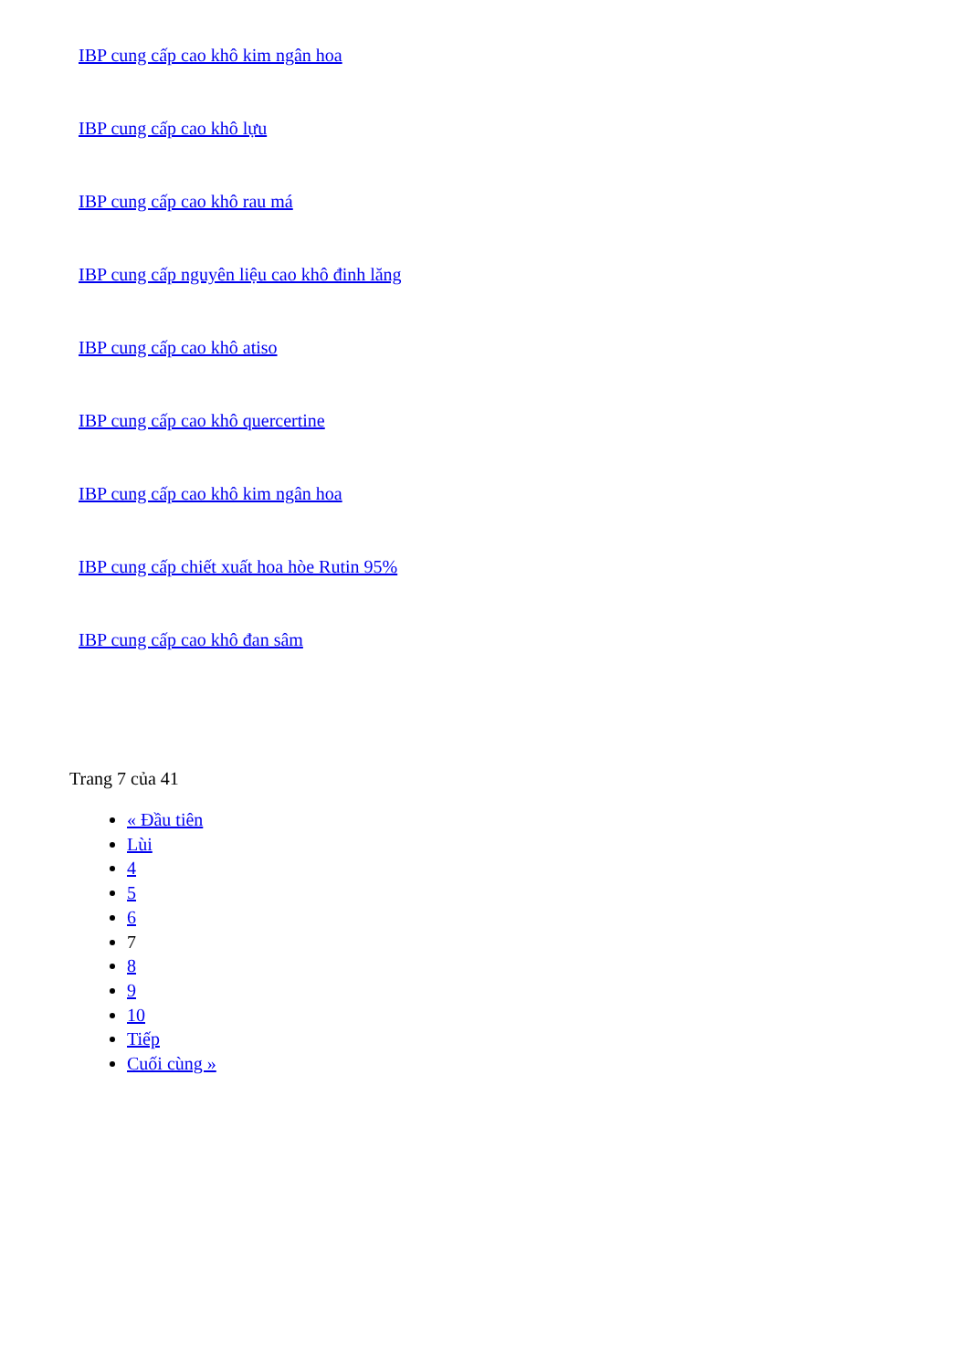IBP cung cấp cao khô kim ngân hoa
IBP cung cấp cao khô lựu
IBP cung cấp cao khô rau má
IBP cung cấp nguyên liệu cao khô đinh lăng
IBP cung cấp cao khô atiso
IBP cung cấp cao khô quercertine
IBP cung cấp cao khô kim ngân hoa
IBP cung cấp chiết xuất hoa hòe Rutin 95%
IBP cung cấp cao khô đan sâm
Trang 7 của 41
« Đầu tiên
Lùi
4
5
6
7
8
9
10
Tiếp
Cuối cùng »